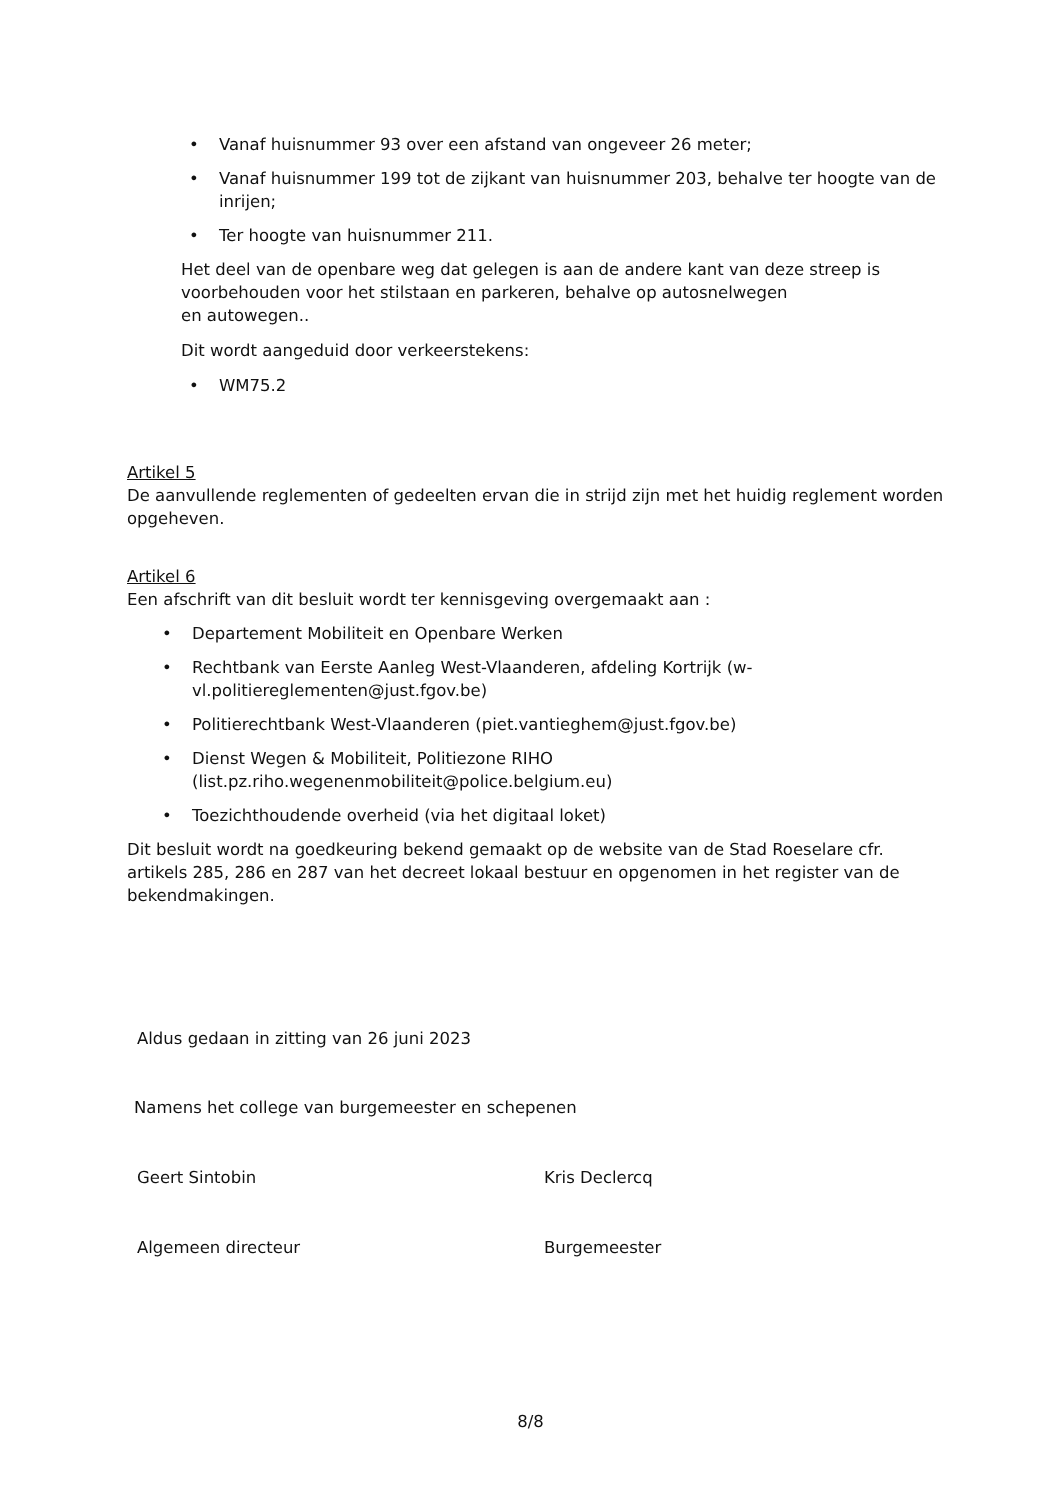• Vanaf huisnummer 93 over een afstand van ongeveer 26 meter;
• Vanaf huisnummer 199 tot de zijkant van huisnummer 203, behalve ter hoogte van de inrijen;
• Ter hoogte van huisnummer 211.
Het deel van de openbare weg dat gelegen is aan de andere kant van deze streep is voorbehouden voor het stilstaan en parkeren, behalve op autosnelwegen
en autowegen..
Dit wordt aangeduid door verkeerstekens:
• WM75.2
Artikel 5
De aanvullende reglementen of gedeelten ervan die in strijd zijn met het huidig reglement worden opgeheven.
Artikel 6
Een afschrift van dit besluit wordt ter kennisgeving overgemaakt aan :
• Departement Mobiliteit en Openbare Werken
• Rechtbank van Eerste Aanleg West-Vlaanderen, afdeling Kortrijk (w-
vl.politiereglementen@just.fgov.be)
• Politierechtbank West-Vlaanderen (piet.vantieghem@just.fgov.be)
• Dienst Wegen & Mobiliteit, Politiezone RIHO
(list.pz.riho.wegenenmobiliteit@police.belgium.eu)
• Toezichthoudende overheid (via het digitaal loket)
Dit besluit wordt na goedkeuring bekend gemaakt op de website van de Stad Roeselare cfr. artikels 285, 286 en 287 van het decreet lokaal bestuur en opgenomen in het register van de bekendmakingen.
Aldus gedaan in zitting van 26 juni 2023
Namens het college van burgemeester en schepenen
Geert Sintobin Kris Declercq
Algemeen directeur Burgemeester
8/8